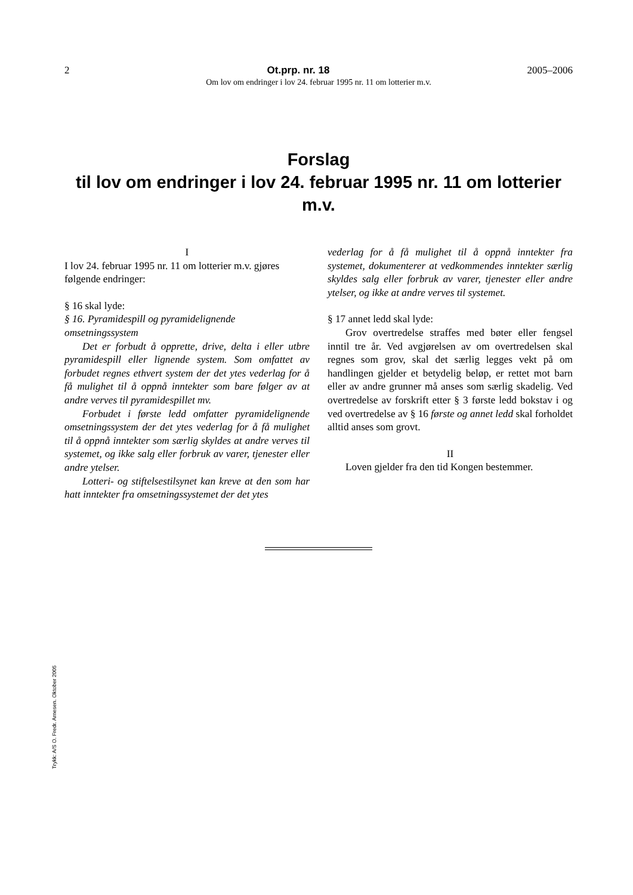2 Ot.prp. nr. 18 2005–2006
Om lov om endringer i lov 24. februar 1995 nr. 11 om lotterier m.v.
Forslag
til lov om endringer i lov 24. februar 1995 nr. 11 om lotterier m.v.
I
I lov 24. februar 1995 nr. 11 om lotterier m.v. gjøres følgende endringer:
§ 16 skal lyde:
§ 16. Pyramidespill og pyramidelignende omsetningssystem
Det er forbudt å opprette, drive, delta i eller utbre pyramidespill eller lignende system. Som omfattet av forbudet regnes ethvert system der det ytes vederlag for å få mulighet til å oppnå inntekter som bare følger av at andre verves til pyramidespillet mv.
Forbudet i første ledd omfatter pyramidelignende omsetningssystem der det ytes vederlag for å få mulighet til å oppnå inntekter som særlig skyldes at andre verves til systemet, og ikke salg eller forbruk av varer, tjenester eller andre ytelser.
Lotteri- og stiftelsestilsynet kan kreve at den som har hatt inntekter fra omsetningssystemet der det ytes
vederlag for å få mulighet til å oppnå inntekter fra systemet, dokumenterer at vedkommendes inntekter særlig skyldes salg eller forbruk av varer, tjenester eller andre ytelser, og ikke at andre verves til systemet.
§ 17 annet ledd skal lyde:
Grov overtredelse straffes med bøter eller fengsel inntil tre år. Ved avgjørelsen av om overtredelsen skal regnes som grov, skal det særlig legges vekt på om handlingen gjelder et betydelig beløp, er rettet mot barn eller av andre grunner må anses som særlig skadelig. Ved overtredelse av forskrift etter § 3 første ledd bokstav i og ved overtredelse av § 16 første og annet ledd skal forholdet alltid anses som grovt.
II
Loven gjelder fra den tid Kongen bestemmer.
Trykk: A/S O. Fredr. Arnesen. Oktober 2005